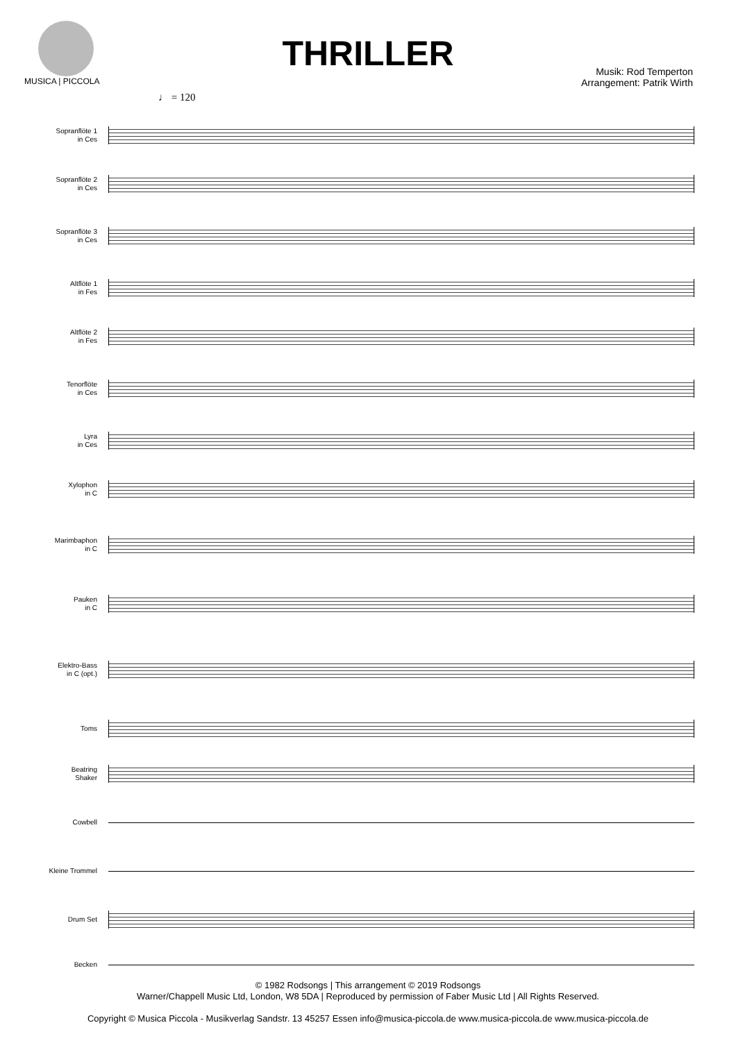MUSICA | PICCOLA
THRILLER
Musik: Rod Temperton
Arrangement: Patrik Wirth
♩ = 120
Sopranflöte 1
in Ces
Sopranflöte 2
in Ces
Sopranflöte 3
in Ces
Altflöte 1
in Fes
Altflöte 2
in Fes
Tenorflöte
in Ces
Lyra
in Ces
Xylophon
in C
Marimbaphon
in C
Pauken
in C
Elektro-Bass
in C (opt.)
Toms
Beatring
Shaker
Cowbell
Kleine Trommel
Drum Set
Becken
© 1982 Rodsongs | This arrangement © 2019 Rodsongs
Warner/Chappell Music Ltd, London, W8 5DA | Reproduced by permission of Faber Music Ltd | All Rights Reserved.
Copyright © Musica Piccola - Musikverlag Sandstr. 13 45257 Essen info@musica-piccola.de www.musica-piccola.de www.musica-piccola.de